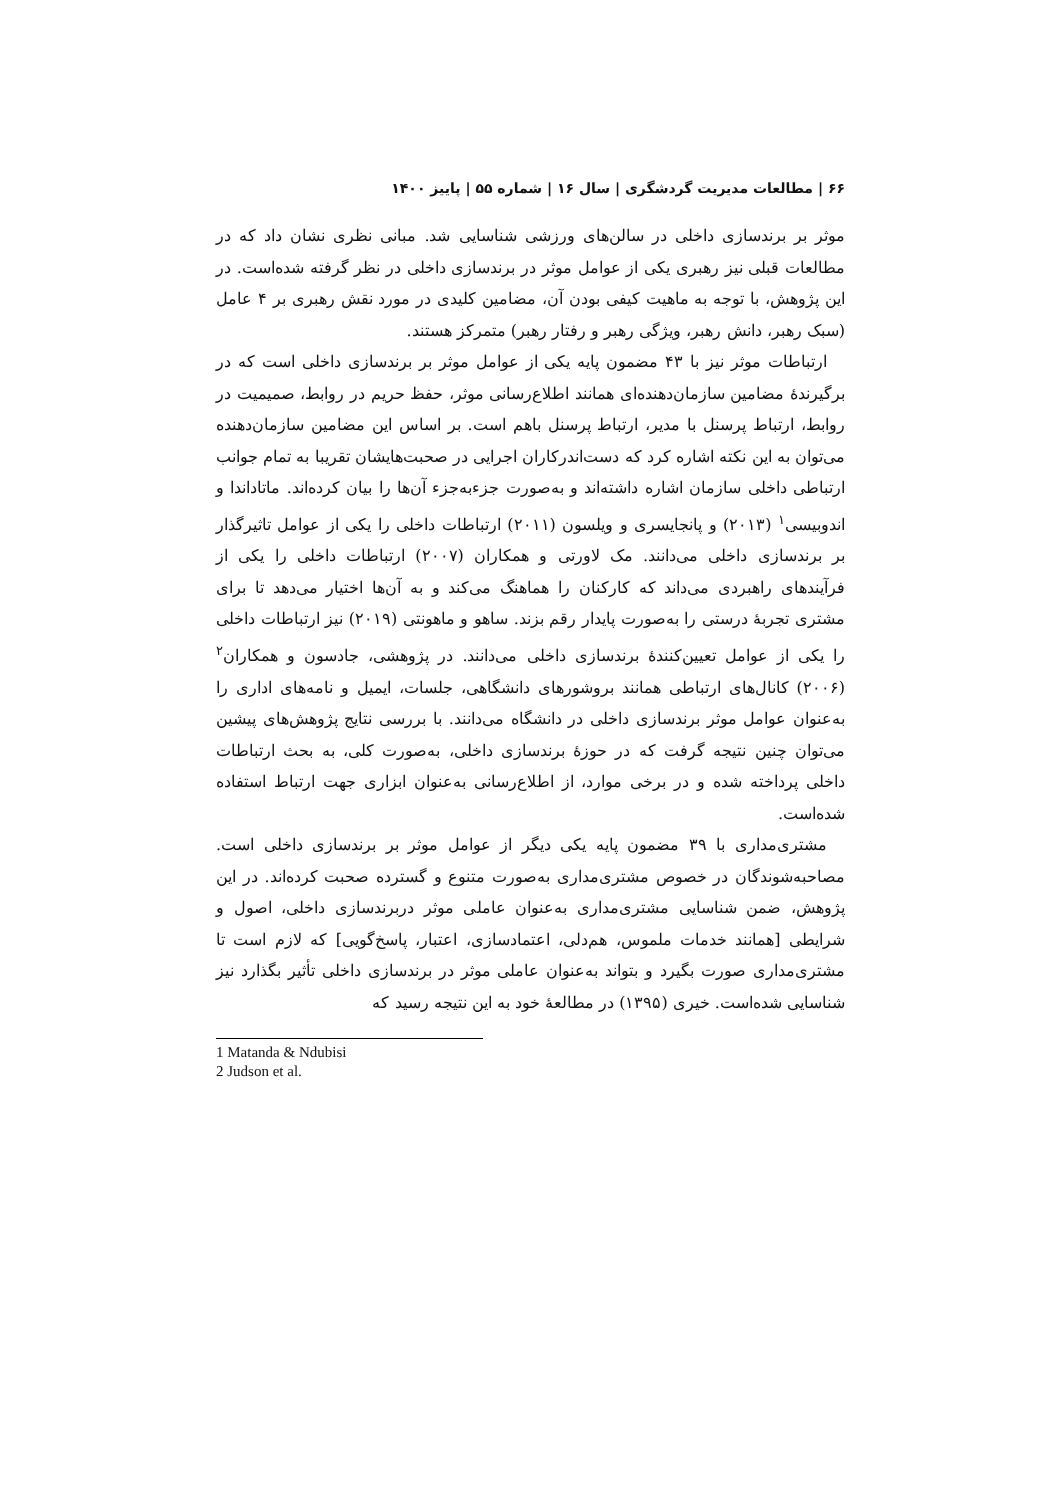۶۶ | مطالعات مدیریت گردشگری | سال ۱۶ | شماره ۵۵ | پاییز ۱۴۰۰
موثر بر برندسازی داخلی در سالن‌های ورزشی شناسایی شد. مبانی نظری نشان داد که در مطالعات قبلی نیز رهبری یکی از عوامل موثر در برندسازی داخلی در نظر گرفته شده‌است. در این پژوهش، با توجه به ماهیت کیفی بودن آن، مضامین کلیدی در مورد نقش رهبری بر ۴ عامل (سبک رهبر، دانش رهبر، ویژگی رهبر و رفتار رهبر) متمرکز هستند.
ارتباطات موثر نیز با ۴۳ مضمون پایه یکی از عوامل موثر بر برندسازی داخلی است که در برگیرندهٔ مضامین سازمان‌دهنده‌ای همانند اطلاع‌رسانی موثر، حفظ حریم در روابط، صمیمیت در روابط، ارتباط پرسنل با مدیر، ارتباط پرسنل باهم است. بر اساس این مضامین سازمان‌دهنده می‌توان به این نکته اشاره کرد که دست‌اندرکاران اجرایی در صحبت‌هایشان تقریبا به تمام جوانب ارتباطی داخلی سازمان اشاره داشته‌اند و به‌صورت جزء‌به‌جزء آن‌ها را بیان کرده‌اند. ماتاداندا و اندوبیسی<sup>۱</sup> (۲۰۱۳) و پانجایسری و ویلسون (۲۰۱۱) ارتباطات داخلی را یکی از عوامل تاثیرگذار بر برندسازی داخلی می‌دانند. مک لاورتی و همکاران (۲۰۰۷) ارتباطات داخلی را یکی از فرآیندهای راهبردی می‌داند که کارکنان را هماهنگ می‌کند و به آن‌ها اختیار می‌دهد تا برای مشتری تجربهٔ درستی را به‌صورت پایدار رقم بزند. ساهو و ماهونتی (۲۰۱۹) نیز ارتباطات داخلی را یکی از عوامل تعیین‌کنندهٔ برندسازی داخلی می‌دانند. در پژوهشی، جادسون و همکاران<sup>۲</sup> (۲۰۰۶) کانال‌های ارتباطی همانند بروشورهای دانشگاهی، جلسات، ایمیل و نامه‌های اداری را به‌عنوان عوامل موثر برندسازی داخلی در دانشگاه می‌دانند. با بررسی نتایج پژوهش‌های پیشین می‌توان چنین نتیجه گرفت که در حوزهٔ برندسازی داخلی، به‌صورت کلی، به بحث ارتباطات داخلی پرداخته شده و در برخی موارد، از اطلاع‌رسانی به‌عنوان ابزاری جهت ارتباط استفاده شده‌است.
مشتری‌مداری با ۳۹ مضمون پایه یکی دیگر از عوامل موثر بر برندسازی داخلی است. مصاحبه‌شوندگان در خصوص مشتری‌مداری به‌صورت متنوع و گسترده صحبت کرده‌اند. در این پژوهش، ضمن شناسایی مشتری‌مداری به‌عنوان عاملی موثر دربرندسازی داخلی، اصول و شرایطی [همانند خدمات ملموس، هم‌دلی، اعتمادسازی، اعتبار، پاسخ‌گویی] که لازم است تا مشتری‌مداری صورت بگیرد و بتواند به‌عنوان عاملی موثر در برندسازی داخلی تأثیر بگذارد نیز شناسایی شده‌است. خیری (۱۳۹۵) در مطالعهٔ خود به این نتیجه رسید که
1 Matanda & Ndubisi
2 Judson et al.